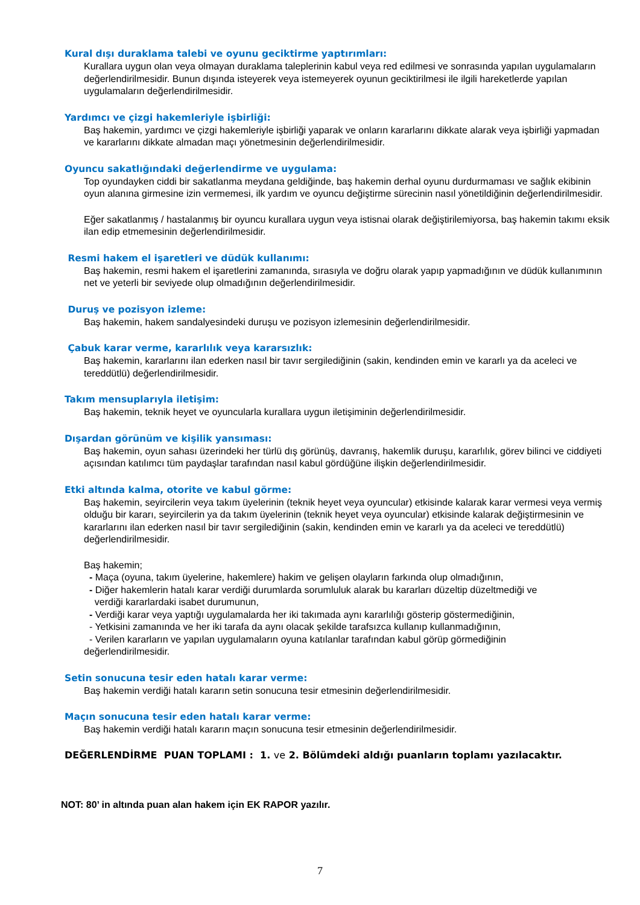Kural dışı duraklama talebi ve oyunu geciktirme yaptırımları:
Kurallara uygun olan veya olmayan duraklama taleplerinin kabul veya red edilmesi ve sonrasında yapılan uygulamaların değerlendirilmesidir. Bunun dışında isteyerek veya istemeyerek oyunun geciktirilmesi ile ilgili hareketlerde yapılan uygulamaların değerlendirilmesidir.
Yardımcı ve çizgi hakemleriyle işbirliği:
Baş hakemin, yardımcı ve çizgi hakemleriyle işbirliği yaparak ve onların kararlarını dikkate alarak veya işbirliği yapmadan ve kararlarını dikkate almadan maçı yönetmesinin değerlendirilmesidir.
Oyuncu sakatlığındaki değerlendirme ve uygulama:
Top oyundayken ciddi bir sakatlanma meydana geldiğinde, baş hakemin derhal oyunu durdurmaması ve sağlık ekibinin oyun alanına girmesine izin vermemesi, ilk yardım ve oyuncu değiştirme sürecinin nasıl yönetildiğinin değerlendirilmesidir.
Eğer sakatlanmış / hastalanmış bir oyuncu kurallara uygun veya istisnai olarak değiştirilemiyorsa, baş hakemin takımı eksik ilan edip etmemesinin değerlendirilmesidir.
Resmi hakem el işaretleri ve düdük kullanımı:
Baş hakemin, resmi hakem el işaretlerini zamanında, sırasıyla ve doğru olarak yapıp yapmadığının ve düdük kullanımının net ve yeterli bir seviyede olup olmadığının değerlendirilmesidir.
Duruş ve pozisyon izleme:
Baş hakemin, hakem sandalyesindeki duruşu ve pozisyon izlemesinin değerlendirilmesidir.
Çabuk karar verme, kararlılık veya kararsızlık:
Baş hakemin, kararlarını ilan ederken nasıl bir tavır sergilediğinin (sakin, kendinden emin ve kararlı ya da aceleci ve tereddütlü) değerlendirilmesidir.
Takım mensuplarıyla iletişim:
Baş hakemin, teknik heyet ve oyuncularla kurallara uygun iletişiminin değerlendirilmesidir.
Dışardan görünüm ve kişilik yansıması:
Baş hakemin, oyun sahası üzerindeki her türlü dış görünüş, davranış, hakemlik duruşu, kararlılık, görev bilinci ve ciddiyeti açısından katılımcı tüm paydaşlar tarafından nasıl kabul gördüğüne ilişkin değerlendirilmesidir.
Etki altında kalma, otorite ve kabul görme:
Baş hakemin, seyircilerin veya takım üyelerinin (teknik heyet veya oyuncular) etkisinde kalarak karar vermesi veya vermiş olduğu bir kararı, seyircilerin ya da takım üyelerinin (teknik heyet veya oyuncular) etkisinde kalarak değiştirmesinin ve kararlarını ilan ederken nasıl bir tavır sergilediğinin (sakin, kendinden emin ve kararlı ya da aceleci ve tereddütlü) değerlendirilmesidir.
Baş hakemin;
- Maça (oyuna, takım üyelerine, hakemlere) hakim ve gelişen olayların farkında olup olmadığının,
- Diğer hakemlerin hatalı karar verdiği durumlarda sorumluluk alarak bu kararları düzeltip düzeltmediği ve
verdiği kararlardaki isabet durumunun,
- Verdiği karar veya yaptığı uygulamalarda her iki takımada aynı kararlılığı gösterip göstermediğinin,
- Yetkisini zamanında ve her iki tarafa da aynı olacak şekilde tarafsızca kullanıp kullanmadığının,
- Verilen kararların ve yapılan uygulamaların oyuna katılanlar tarafından kabul görüp görmediğinin
değerlendirilmesidir.
Setin sonucuna tesir eden hatalı karar verme:
Baş hakemin verdiği hatalı kararın setin sonucuna tesir etmesinin değerlendirilmesidir.
Maçın sonucuna tesir eden hatalı karar verme:
Baş hakemin verdiği hatalı kararın maçın sonucuna tesir etmesinin değerlendirilmesidir.
DEĞERLENDİRME PUAN TOPLAMI : 1. ve 2. Bölümdeki aldığı puanların toplamı yazılacaktır.
NOT: 80’ in altında puan alan hakem için EK RAPOR yazılır.
7